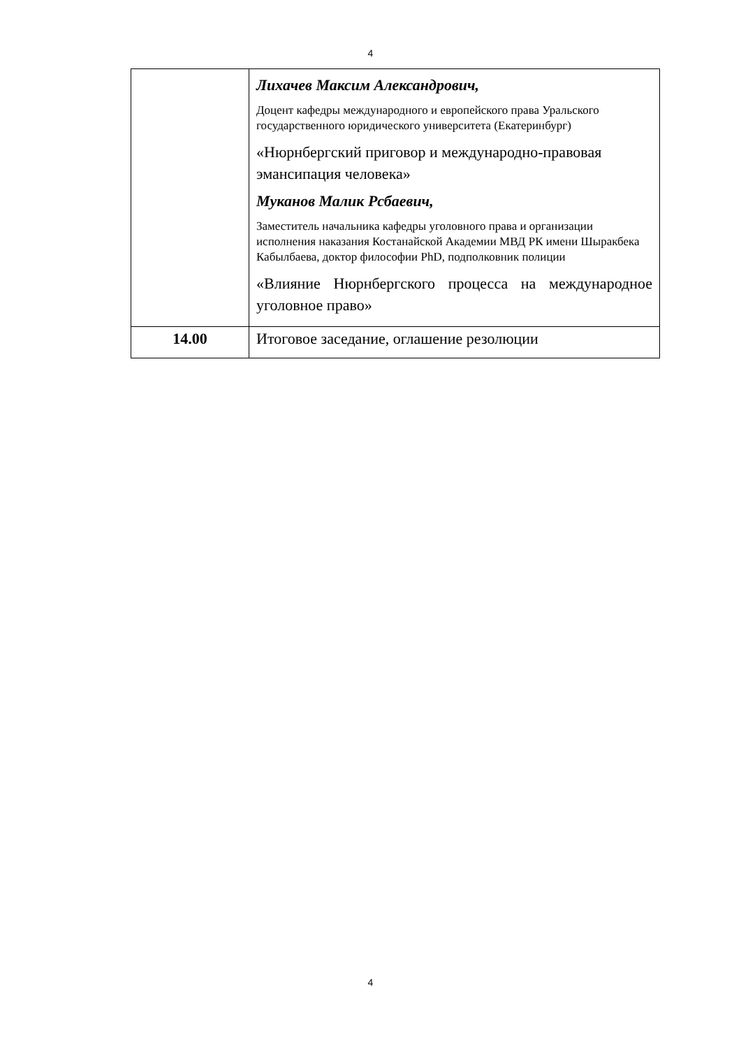4
| | Лихачев Максим Александрович, Доцент кафедры международного и европейского права Уральского государственного юридического университета (Екатеринбург) «Нюрнбергский приговор и международно-правовая эмансипация человека» Муканов Малик Рсбаевич, Заместитель начальника кафедры уголовного права и организации исполнения наказания Костанайской Академии МВД РК имени Шыракбека Кабылбаева, доктор философии PhD, подполковник полиции «Влияние Нюрнбергского процесса на международное уголовное право» |
| 14.00 | Итоговое заседание, оглашение резолюции |
4